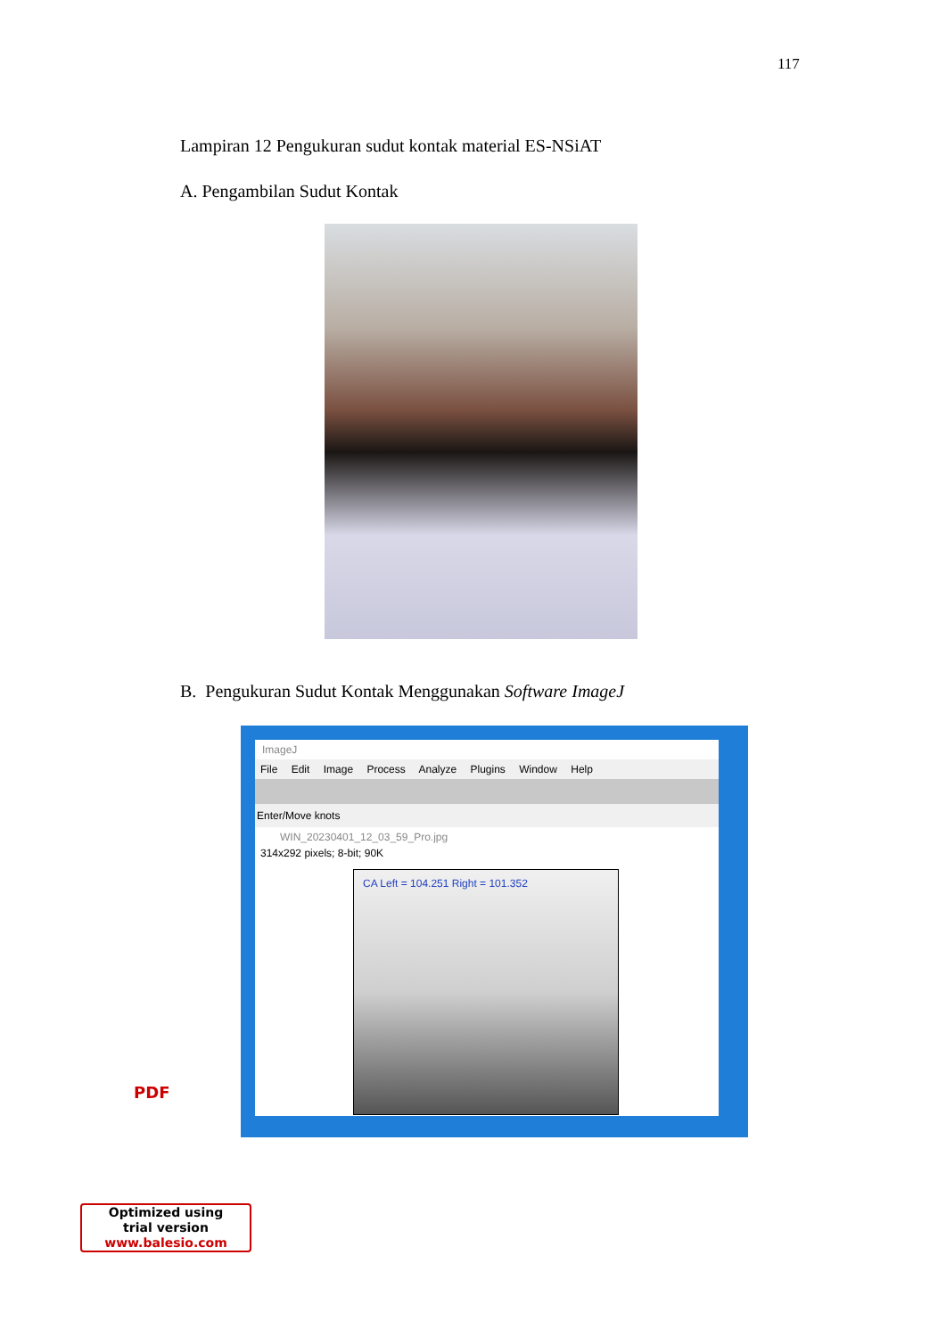117
Lampiran 12 Pengukuran sudut kontak material ES-NSiAT
A. Pengambilan Sudut Kontak
B. Pengukuran Sudut Kontak Menggunakan Software ImageJ
ImageJ
File Edit Image Process Analyze Plugins Window Help
Enter/Move knots
WIN_20230401_12_03_59_Pro.jpg
314x292 pixels; 8-bit; 90K
CA Left = 104.251 Right = 101.352
PDF
Optimized using
trial version
www.balesio.com